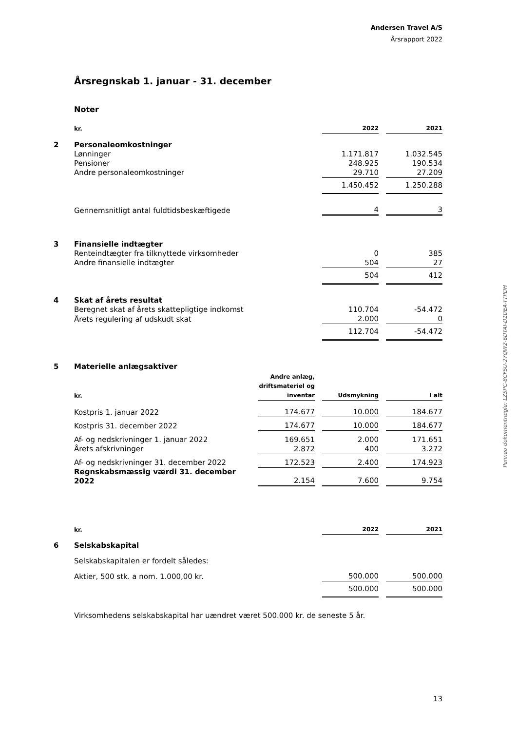Andersen Travel A/S
Årsrapport 2022
Penneo dokumentnøgle: LZSPC-8CFSU-27QW2-6DTAI-D1DEA-TTPDH
Årsregnskab 1. januar - 31. december
Noter
| | kr. | 2022 | | 2021 |
| 2 | Personaleomkostninger | | | |
| | Lønninger | 1.171.817 | | 1.032.545 |
| | Pensioner | 248.925 | | 190.534 |
| | Andre personaleomkostninger | 29.710 | | 27.209 |
| | | 1.450.452 | | 1.250.288 |
| | Gennemsnitligt antal fuldtidsbeskæftigede | 4 | | 3 |
| 3 | Finansielle indtægter | | | |
| | Renteindtægter fra tilknyttede virksomheder | 0 | | 385 |
| | Andre finansielle indtægter | 504 | | 27 |
| | | 504 | | 412 |
| 4 | Skat af årets resultat | | | |
| | Beregnet skat af årets skattepligtige indkomst | 110.704 | | -54.472 |
| | Årets regulering af udskudt skat | 2.000 | | 0 |
| | | 112.704 | | -54.472 |
| 5 | Materielle anlægsaktiver | | | | | |
| | kr. | Andre anlæg, driftsmateriel og inventar | | Udsmykning | | I alt |
| | Kostpris 1. januar 2022 | 174.677 | | 10.000 | | 184.677 |
| | Kostpris 31. december 2022 | 174.677 | | 10.000 | | 184.677 |
| | Af- og nedskrivninger 1. januar 2022 | 169.651 | | 2.000 | | 171.651 |
| | Årets afskrivninger | 2.872 | | 400 | | 3.272 |
| | Af- og nedskrivninger 31. december 2022 | 172.523 | | 2.400 | | 174.923 |
| | Regnskabsmæssig værdi 31. december 2022 | 2.154 | | 7.600 | | 9.754 |
| | kr. | 2022 | | 2021 |
| 6 | Selskabskapital | | | |
| | Selskabskapitalen er fordelt således: | | | |
| | Aktier, 500 stk. a nom. 1.000,00 kr. | 500.000 | | 500.000 |
| | | 500.000 | | 500.000 |
Virksomhedens selskabskapital har uændret været 500.000 kr. de seneste 5 år.
13